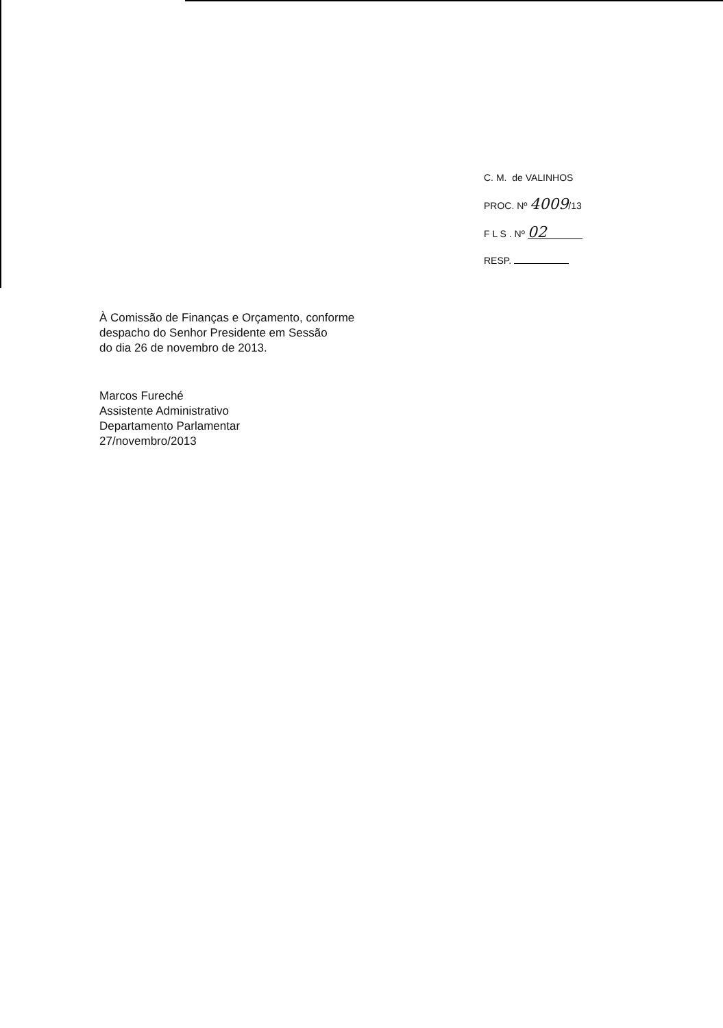C. M. de VALINHOS
PROC. Nº 4009/13
F L S . Nº 02
RESP.
À Comissão de Finanças e Orçamento, conforme
despacho do Senhor Presidente em Sessão
do dia 26 de novembro de 2013.
Marcos Fureché
Assistente Administrativo
Departamento Parlamentar
27/novembro/2013